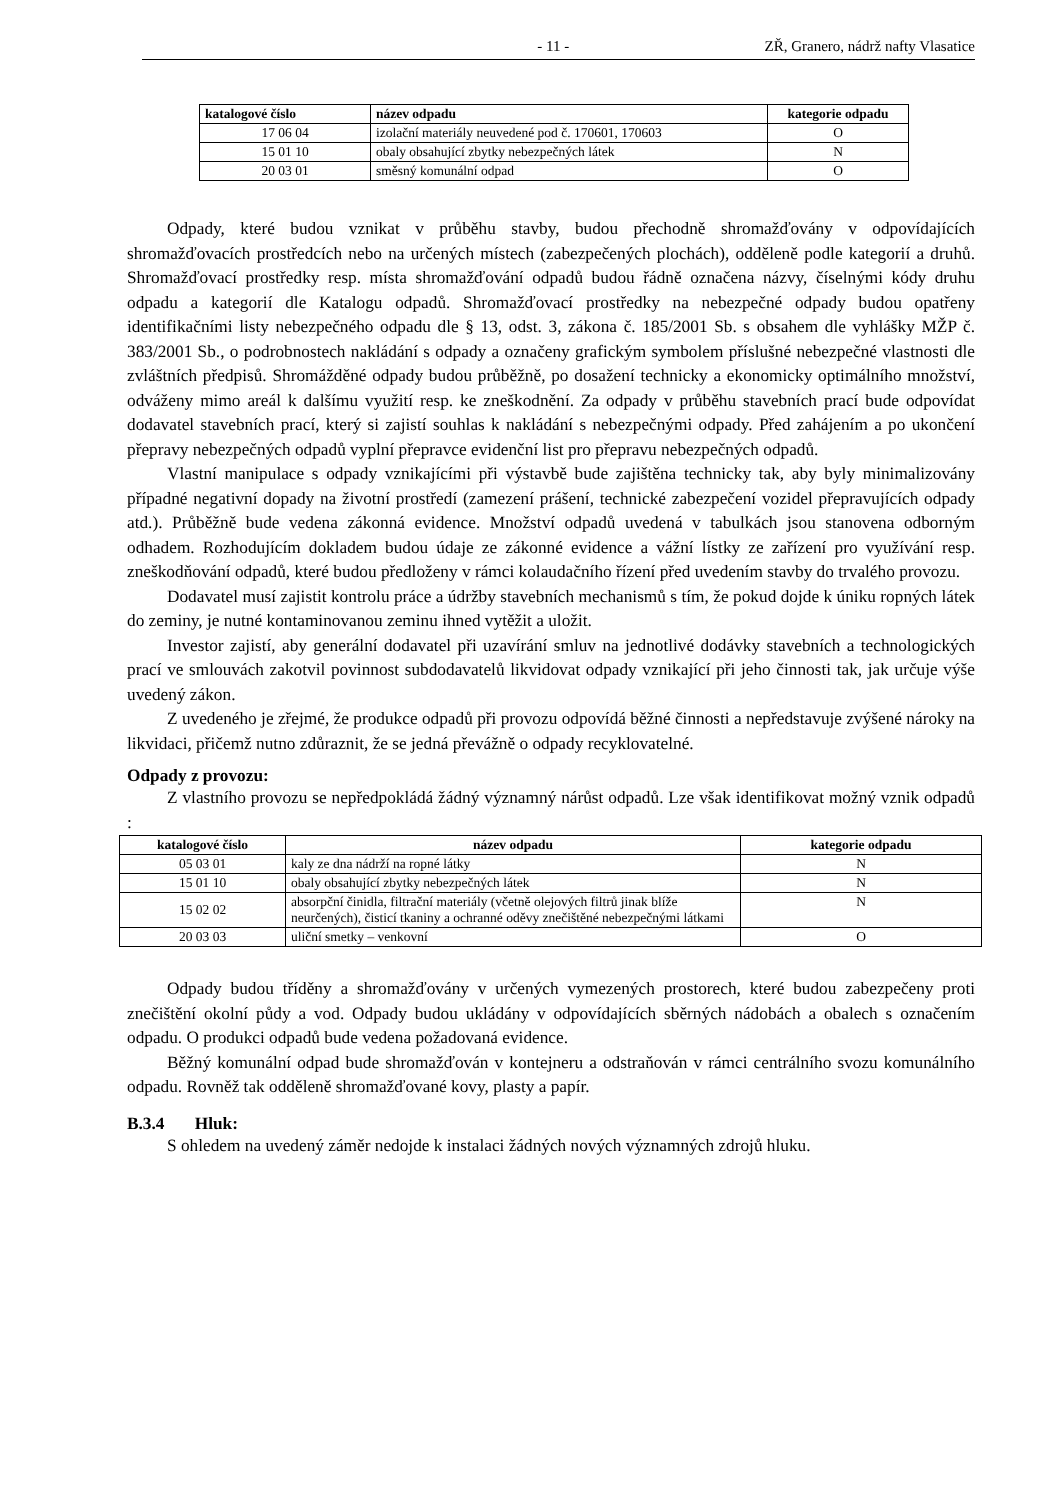- 11 - ZŘ, Granero, nádrž nafty Vlasatice
| katalogové číslo | název odpadu | kategorie odpadu |
| --- | --- | --- |
| 17 06 04 | izolační materiály neuvedené pod č. 170601, 170603 | O |
| 15 01 10 | obaly obsahující zbytky nebezpečných látek | N |
| 20 03 01 | směsný komunální odpad | O |
Odpady, které budou vznikat v průběhu stavby, budou přechodně shromažďovány v odpovídajících shromažďovacích prostředcích nebo na určených místech (zabezpečených plochách), odděleně podle kategorií a druhů. Shromažďovací prostředky resp. místa shromažďování odpadů budou řádně označena názvy, číselnými kódy druhu odpadu a kategorií dle Katalogu odpadů. Shromažďovací prostředky na nebezpečné odpady budou opatřeny identifikačními listy nebezpečného odpadu dle § 13, odst. 3, zákona č. 185/2001 Sb. s obsahem dle vyhlášky MŽP č. 383/2001 Sb., o podrobnostech nakládání s odpady a označeny grafickým symbolem příslušné nebezpečné vlastnosti dle zvláštních předpisů. Shromážděné odpady budou průběžně, po dosažení technicky a ekonomicky optimálního množství, odváženy mimo areál k dalšímu využití resp. ke zneškodnění. Za odpady v průběhu stavebních prací bude odpovídat dodavatel stavebních prací, který si zajistí souhlas k nakládání s nebezpečnými odpady. Před zahájením a po ukončení přepravy nebezpečných odpadů vyplní přepravce evidenční list pro přepravu nebezpečných odpadů.
Vlastní manipulace s odpady vznikajícími při výstavbě bude zajištěna technicky tak, aby byly minimalizovány případné negativní dopady na životní prostředí (zamezení prášení, technické zabezpečení vozidel přepravujících odpady atd.). Průběžně bude vedena zákonná evidence. Množství odpadů uvedená v tabulkách jsou stanovena odborným odhadem. Rozhodujícím dokladem budou údaje ze zákonné evidence a vážní lístky ze zařízení pro využívání resp. zneškodňování odpadů, které budou předloženy v rámci kolaudačního řízení před uvedením stavby do trvalého provozu.
Dodavatel musí zajistit kontrolu práce a údržby stavebních mechanismů s tím, že pokud dojde k úniku ropných látek do zeminy, je nutné kontaminovanou zeminu ihned vytěžit a uložit.
Investor zajistí, aby generální dodavatel při uzavírání smluv na jednotlivé dodávky stavebních a technologických prací ve smlouvách zakotvil povinnost subdodavatelů likvidovat odpady vznikající při jeho činnosti tak, jak určuje výše uvedený zákon.
Z uvedeného je zřejmé, že produkce odpadů při provozu odpovídá běžné činnosti a nepředstavuje zvýšené nároky na likvidaci, přičemž nutno zdůraznit, že se jedná převážně o odpady recyklovatelné.
Odpady z provozu:
Z vlastního provozu se nepředpokládá žádný významný nárůst odpadů. Lze však identifikovat možný vznik odpadů :
| katalogové číslo | název odpadu | kategorie odpadu |
| --- | --- | --- |
| 05 03 01 | kaly ze dna nádrží na ropné látky | N |
| 15 01 10 | obaly obsahující zbytky nebezpečných látek | N |
| 15 02 02 | absorpční činidla, filtrační materiály (včetně olejových filtrů jinak blíže neurčených), čisticí tkaniny a ochranné oděvy znečištěné nebezpečnými látkami | N |
| 20 03 03 | uliční smetky – venkovní | O |
Odpady budou tříděny a shromažďovány v určených vymezených prostorech, které budou zabezpečeny proti znečištění okolní půdy a vod. Odpady budou ukládány v odpovídajících sběrných nádobách a obalech s označením odpadu. O produkci odpadů bude vedena požadovaná evidence.
Běžný komunální odpad bude shromažďován v kontejneru a odstraňován v rámci centrálního svozu komunálního odpadu. Rovněž tak odděleně shromažďované kovy, plasty a papír.
B.3.4 Hluk:
S ohledem na uvedený záměr nedojde k instalaci žádných nových významných zdrojů hluku.